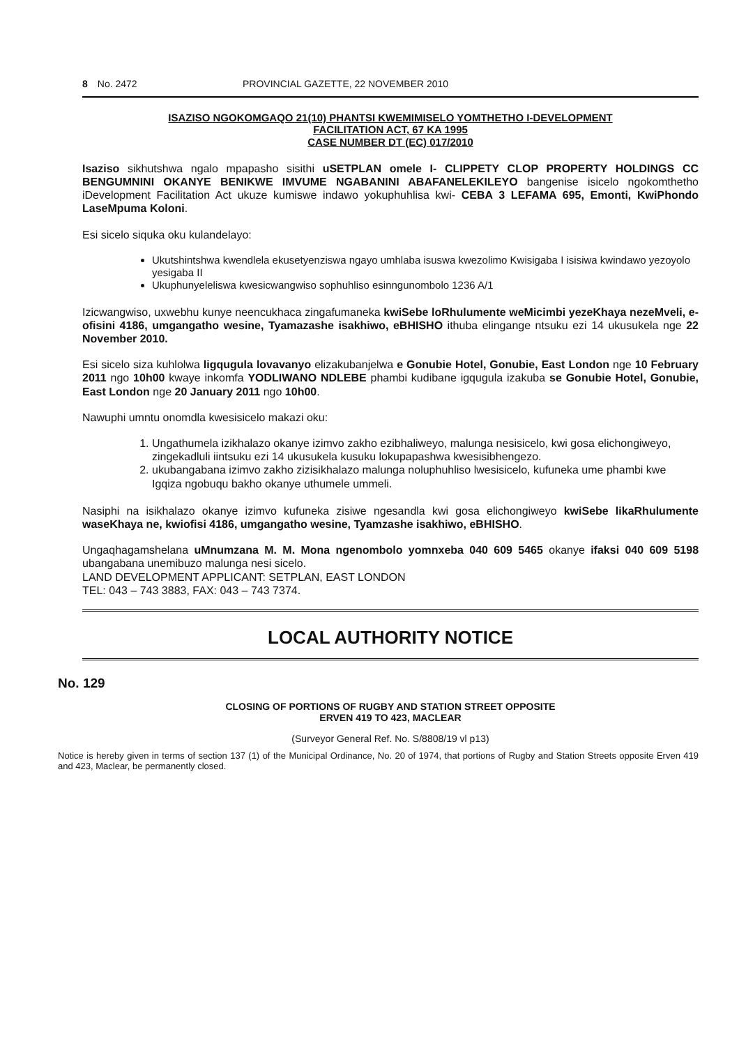8 No. 2472 PROVINCIAL GAZETTE, 22 NOVEMBER 2010
ISAZISO NGOKOMGAQO 21(10) PHANTSI KWEMIMISELO YOMTHETHO I-DEVELOPMENT FACILITATION ACT, 67 KA 1995
CASE NUMBER DT (EC) 017/2010
Isaziso sikhutshwa ngalo mpapasho sisithi uSETPLAN omele I- CLIPPETY CLOP PROPERTY HOLDINGS CC BENGUMNINI OKANYE BENIKWE IMVUME NGABANINI ABAFANELEKILEYO bangenise isicelo ngokomthetho iDevelopment Facilitation Act ukuze kumiswe indawo yokuphuhlisa kwi- CEBA 3 LEFAMA 695, Emonti, KwiPhondo LaseMpuma Koloni.
Esi sicelo siquka oku kulandelayo:
Ukutshintshwa kwendlela ekusetyenziswa ngayo umhlaba isuswa kwezolimo Kwisigaba I isisiwa kwindawo yezoyolo yesigaba II
Ukuphunyeleliswa kwesicwangwiso sophuhliso esinngunombolo 1236 A/1
Izicwangwiso, uxwebhu kunye neencukhaca zingafumaneka kwiSebe loRhulumente weMicimbi yezeKhaya nezeMveli, e-ofisini 4186, umgangatho wesine, Tyamazashe isakhiwo, eBHISHO ithuba elingange ntsuku ezi 14 ukusukela nge 22 November 2010.
Esi sicelo siza kuhlolwa ligqugula lovavanyo elizakubanjelwa e Gonubie Hotel, Gonubie, East London nge 10 February 2011 ngo 10h00 kwaye inkomfa YODLIWANO NDLEBE phambi kudibane igqugula izakuba se Gonubie Hotel, Gonubie, East London nge 20 January 2011 ngo 10h00.
Nawuphi umntu onomdla kwesisicelo makazi oku:
1. Ungathumela izikhalazo okanye izimvo zakho ezibhaliweyo, malunga nesisicelo, kwi gosa elichongiweyo, zingekadluli iintsuku ezi 14 ukusukela kusuku lokupapashwa kwesisibhengezo.
2. ukubangabana izimvo zakho zizisikhalazo malunga noluphuhliso lwesisicelo, kufuneka ume phambi kwe Igqiza ngobuqu bakho okanye uthumele ummeli.
Nasiphi na isikhalazo okanye izimvo kufuneka zisiwe ngesandla kwi gosa elichongiweyo kwiSebe likaRhulumente waseKhaya ne, kwiofisi 4186, umgangatho wesine, Tyamzashe isakhiwo, eBHISHO.
Ungaqhagamshelana uMnumzana M. M. Mona ngenombolo yomnxeba 040 609 5465 okanye ifaksi 040 609 5198 ubangabana unemibuzo malunga nesi sicelo.
LAND DEVELOPMENT APPLICANT: SETPLAN, EAST LONDON
TEL: 043 – 743 3883, FAX: 043 – 743 7374.
LOCAL AUTHORITY NOTICE
No. 129
CLOSING OF PORTIONS OF RUGBY AND STATION STREET OPPOSITE
ERVEN 419 TO 423, MACLEAR
(Surveyor General Ref. No. S/8808/19 vl p13)
Notice is hereby given in terms of section 137 (1) of the Municipal Ordinance, No. 20 of 1974, that portions of Rugby and Station Streets opposite Erven 419 and 423, Maclear, be permanently closed.